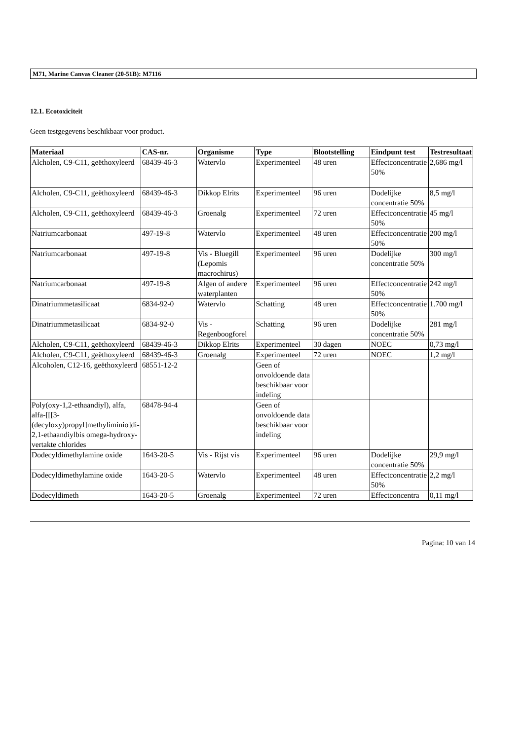M71, Marine Canvas Cleaner (20-51B): M7116
12.1. Ecotoxiciteit
Geen testgegevens beschikbaar voor product.
| Materiaal | CAS-nr. | Organisme | Type | Blootstelling | Eindpunt test | Testresultaat |
| --- | --- | --- | --- | --- | --- | --- |
| Alcholen, C9-C11, geëthoxyleerd | 68439-46-3 | Watervlo | Experimenteel | 48 uren | Effectconcentratie 50% | 2,686 mg/l |
| Alcholen, C9-C11, geëthoxyleerd | 68439-46-3 | Dikkop Elrits | Experimenteel | 96 uren | Dodelijke concentratie 50% | 8,5 mg/l |
| Alcholen, C9-C11, geëthoxyleerd | 68439-46-3 | Groenalg | Experimenteel | 72 uren | Effectconcentratie 50% | 45 mg/l |
| Natriumcarbonaat | 497-19-8 | Watervlo | Experimenteel | 48 uren | Effectconcentratie 50% | 200 mg/l |
| Natriumcarbonaat | 497-19-8 | Vis - Bluegill (Lepomis macrochirus) | Experimenteel | 96 uren | Dodelijke concentratie 50% | 300 mg/l |
| Natriumcarbonaat | 497-19-8 | Algen of andere waterplanten | Experimenteel | 96 uren | Effectconcentratie 50% | 242 mg/l |
| Dinatriummetasilicaat | 6834-92-0 | Watervlo | Schatting | 48 uren | Effectconcentratie 50% | 1.700 mg/l |
| Dinatriummetasilicaat | 6834-92-0 | Vis - Regenboogforel | Schatting | 96 uren | Dodelijke concentratie 50% | 281 mg/l |
| Alcholen, C9-C11, geëthoxyleerd | 68439-46-3 | Dikkop Elrits | Experimenteel | 30 dagen | NOEC | 0,73 mg/l |
| Alcholen, C9-C11, geëthoxyleerd | 68439-46-3 | Groenalg | Experimenteel | 72 uren | NOEC | 1,2 mg/l |
| Alcoholen, C12-16, geëthoxyleerd | 68551-12-2 | | Geen of onvoldoende data beschikbaar voor indeling | | | |
| Poly(oxy-1,2-ethaandiyl), alfa, alfa-[[[3-(decyloxy)propyl]methyliminio]di-2,1-ethaandiylbis omega-hydroxy-vertakte chlorides | 68478-94-4 | | Geen of onvoldoende data beschikbaar voor indeling | | | |
| Dodecyldimethylamine oxide | 1643-20-5 | Vis - Rijst vis | Experimenteel | 96 uren | Dodelijke concentratie 50% | 29,9 mg/l |
| Dodecyldimethylamine oxide | 1643-20-5 | Watervlo | Experimenteel | 48 uren | Effectconcentratie 50% | 2,2 mg/l |
| Dodecyldimeth | 1643-20-5 | Groenalg | Experimenteel | 72 uren | Effectconcentra | 0,11 mg/l |
Pagina: 10 van 14